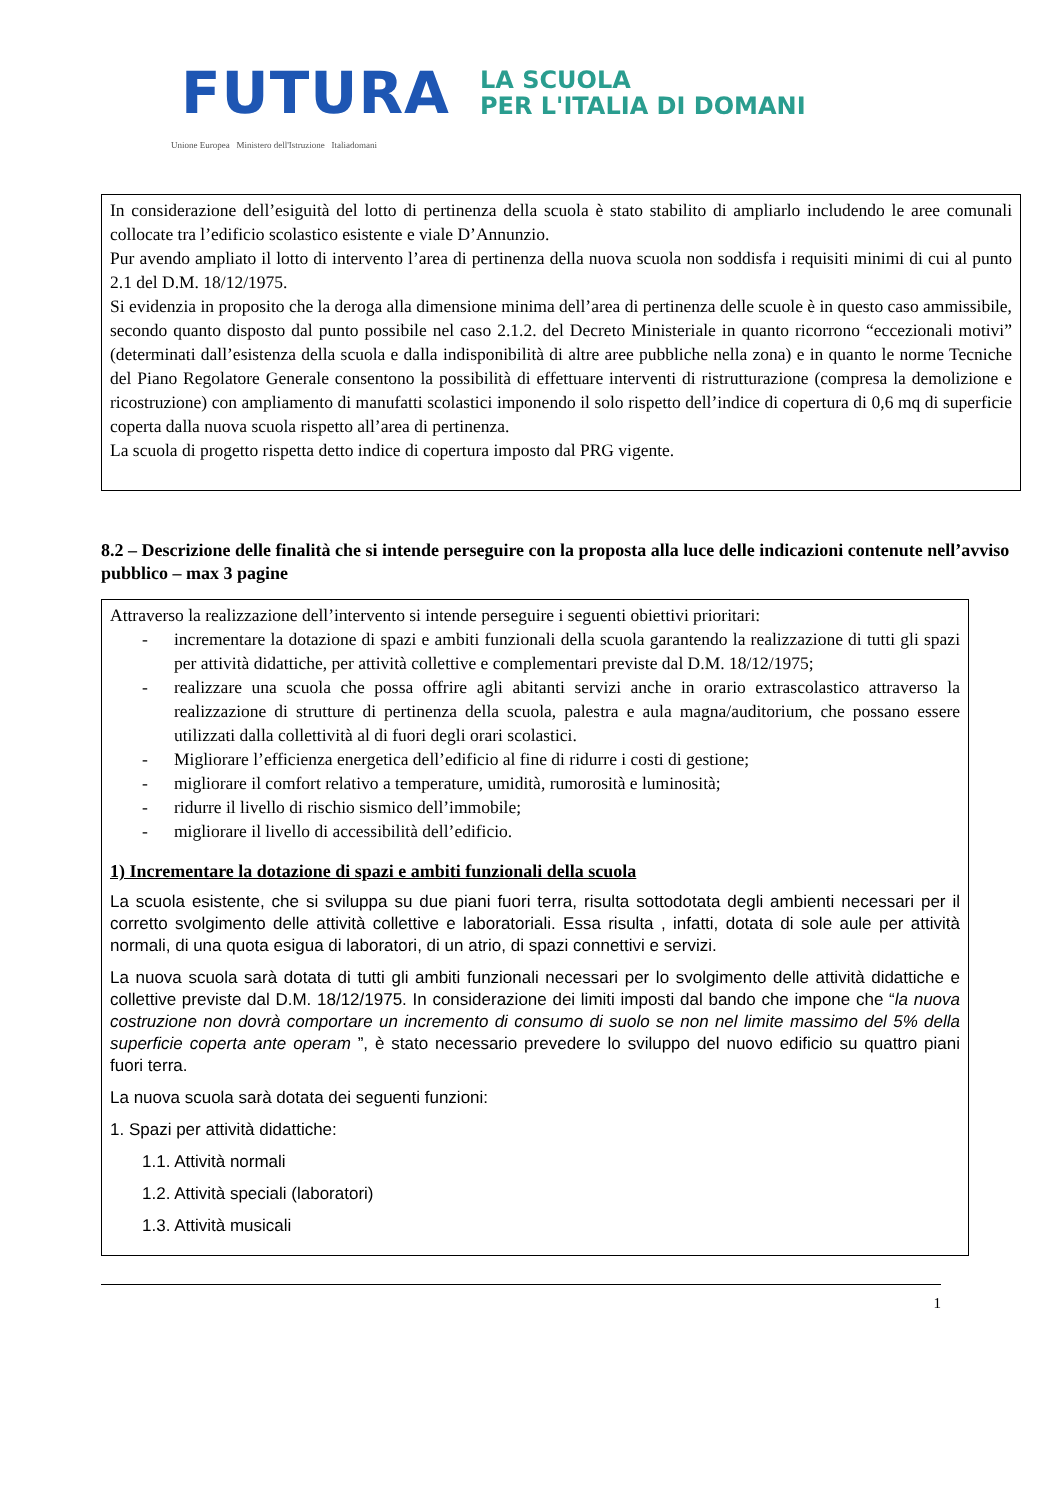FUTURA
LA SCUOLA
PER L'ITALIA DI DOMANI
Unione Europea Ministero dell'Istruzione Italiadomani
In considerazione dell’esiguità del lotto di pertinenza della scuola è stato stabilito di ampliarlo includendo le aree comunali collocate tra l’edificio scolastico esistente e viale D’Annunzio.
Pur avendo ampliato il lotto di intervento l’area di pertinenza della nuova scuola non soddisfa i requisiti minimi di cui al punto 2.1 del D.M. 18/12/1975.
Si evidenzia in proposito che la deroga alla dimensione minima dell’area di pertinenza delle scuole è in questo caso ammissibile, secondo quanto disposto dal punto possibile nel caso 2.1.2. del Decreto Ministeriale in quanto ricorrono “eccezionali motivi” (determinati dall’esistenza della scuola e dalla indisponibilità di altre aree pubbliche nella zona) e in quanto le norme Tecniche del Piano Regolatore Generale consentono la possibilità di effettuare interventi di ristrutturazione (compresa la demolizione e ricostruzione) con ampliamento di manufatti scolastici imponendo il solo rispetto dell’indice di copertura di 0,6 mq di superficie coperta dalla nuova scuola rispetto all’area di pertinenza.
La scuola di progetto rispetta detto indice di copertura imposto dal PRG vigente.
8.2 – Descrizione delle finalità che si intende perseguire con la proposta alla luce delle indicazioni contenute nell’avviso pubblico – max 3 pagine
Attraverso la realizzazione dell’intervento si intende perseguire i seguenti obiettivi prioritari:
- incrementare la dotazione di spazi e ambiti funzionali della scuola garantendo la realizzazione di tutti gli spazi per attività didattiche, per attività collettive e complementari previste dal D.M. 18/12/1975;
- realizzare una scuola che possa offrire agli abitanti servizi anche in orario extrascolastico attraverso la realizzazione di strutture di pertinenza della scuola, palestra e aula magna/auditorium, che possano essere utilizzati dalla collettività al di fuori degli orari scolastici.
- Migliorare l’efficienza energetica dell’edificio al fine di ridurre i costi di gestione;
- migliorare il comfort relativo a temperature, umidità, rumorosità e luminosità;
- ridurre il livello di rischio sismico dell’immobile;
- migliorare il livello di accessibilità dell’edificio.
1) Incrementare la dotazione di spazi e ambiti funzionali della scuola
La scuola esistente, che si sviluppa su due piani fuori terra, risulta sottodotata degli ambienti necessari per il corretto svolgimento delle attività collettive e laboratoriali. Essa risulta , infatti, dotata di sole aule per attività normali, di una quota esigua di laboratori, di un atrio, di spazi connettivi e servizi.
La nuova scuola sarà dotata di tutti gli ambiti funzionali necessari per lo svolgimento delle attività didattiche e collettive previste dal D.M. 18/12/1975. In considerazione dei limiti imposti dal bando che impone che “la nuova costruzione non dovrà comportare un incremento di consumo di suolo se non nel limite massimo del 5% della superficie coperta ante operam ”, è stato necessario prevedere lo sviluppo del nuovo edificio su quattro piani fuori terra.
La nuova scuola sarà dotata dei seguenti funzioni:
1. Spazi per attività didattiche:
1.1. Attività normali
1.2. Attività speciali (laboratori)
1.3. Attività musicali
1